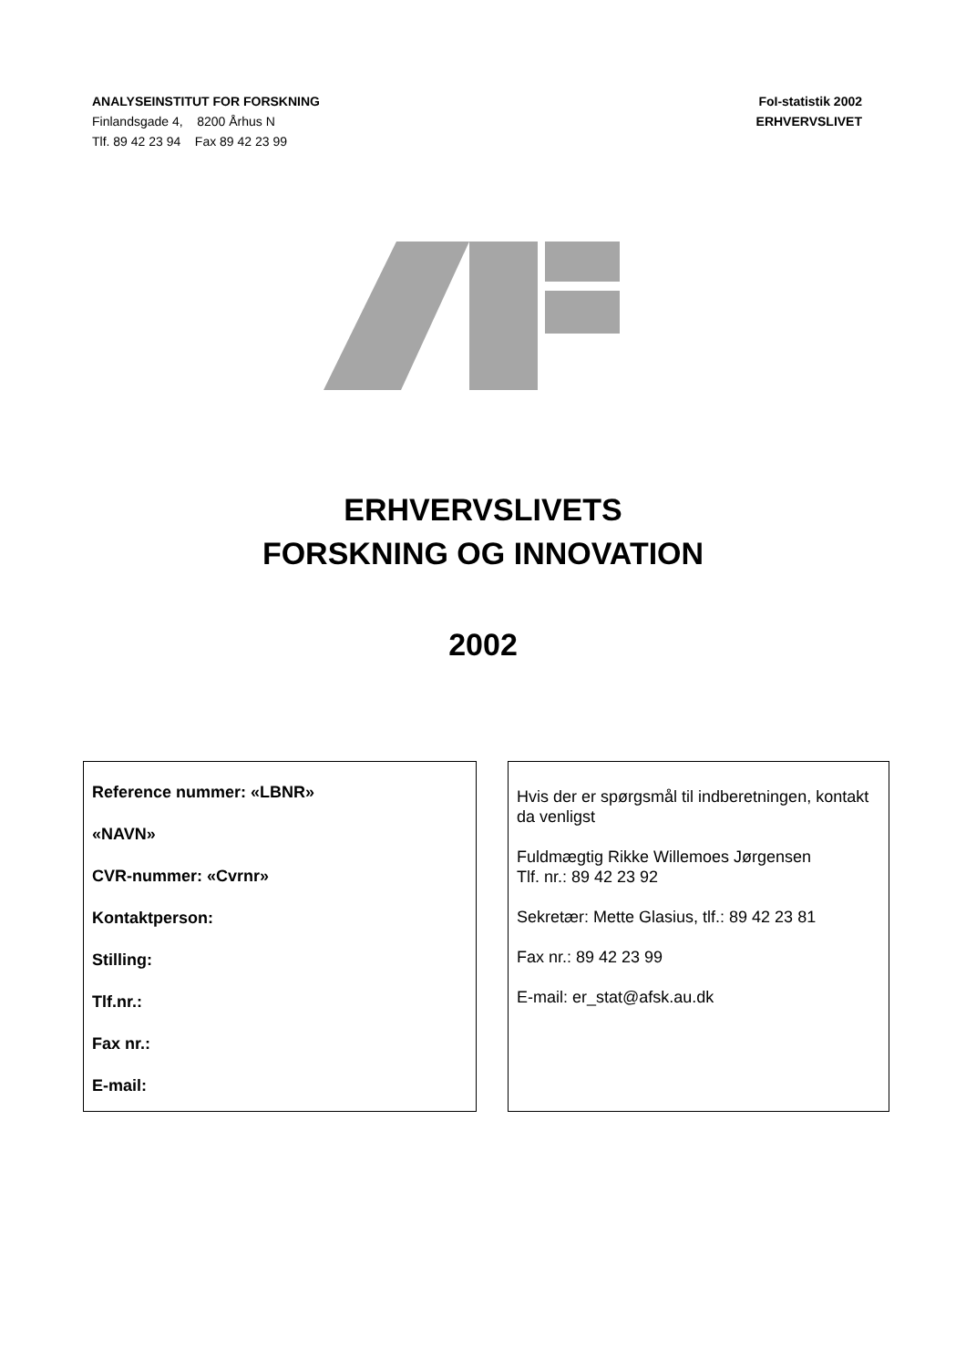ANALYSEINSTITUT FOR FORSKNING
Finlandsgade 4, 8200 Århus N
Tlf. 89 42 23 94 Fax 89 42 23 99
FoI-statistik 2002
ERHVERVSLIVET
ERHVERVSLIVETS
FORSKNING OG INNOVATION
2002
Reference nummer: «LBNR»
«NAVN»
CVR-nummer: «Cvrnr»
Kontaktperson:
Stilling:
Tlf.nr.:
Fax nr.:
E-mail:
Hvis der er spørgsmål til indberetningen, kontakt da venligst
Fuldmægtig Rikke Willemoes Jørgensen
Tlf. nr.: 89 42 23 92
Sekretær: Mette Glasius, tlf.: 89 42 23 81
Fax nr.: 89 42 23 99
E-mail: er_stat@afsk.au.dk